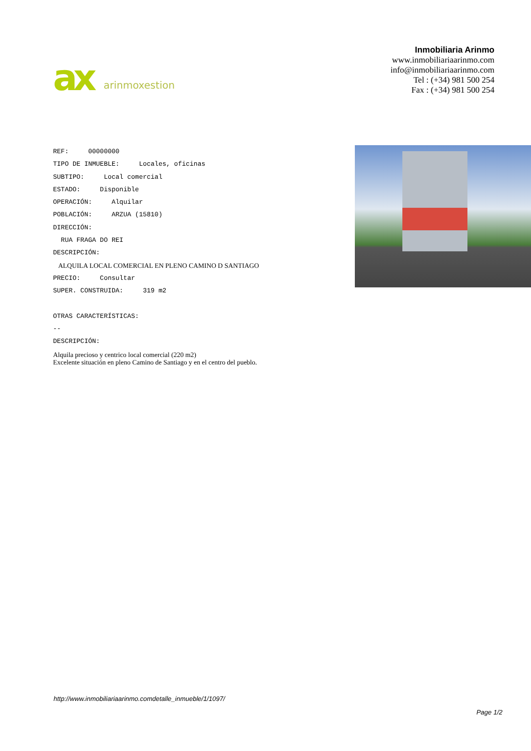ax
arinmoxestion
Inmobiliaria Arinmo
www.inmobiliariaarinmo.com
info@inmobiliariaarinmo.com
Tel : (+34) 981 500 254
Fax : (+34) 981 500 254
REF: 00000000
TIPO DE INMUEBLE: Locales, oficinas
SUBTIPO: Local comercial
ESTADO: Disponible
OPERACIÓN: Alquilar
POBLACIÓN: ARZUA (15810)
DIRECCIÓN:
RUA FRAGA DO REI
DESCRIPCIÓN:
ALQUILA LOCAL COMERCIAL EN PLENO CAMINO D SANTIAGO
PRECIO: Consultar
SUPER. CONSTRUIDA: 319 m2
OTRAS CARACTERÍSTICAS:
--
DESCRIPCIÓN:
Alquila precioso y centrico local comercial (220 m2)
Excelente situación en pleno Camino de Santiago y en el centro del pueblo.
http://www.inmobiliariaarinmo.comdetalle_inmueble/1/1097/
Page 1/2